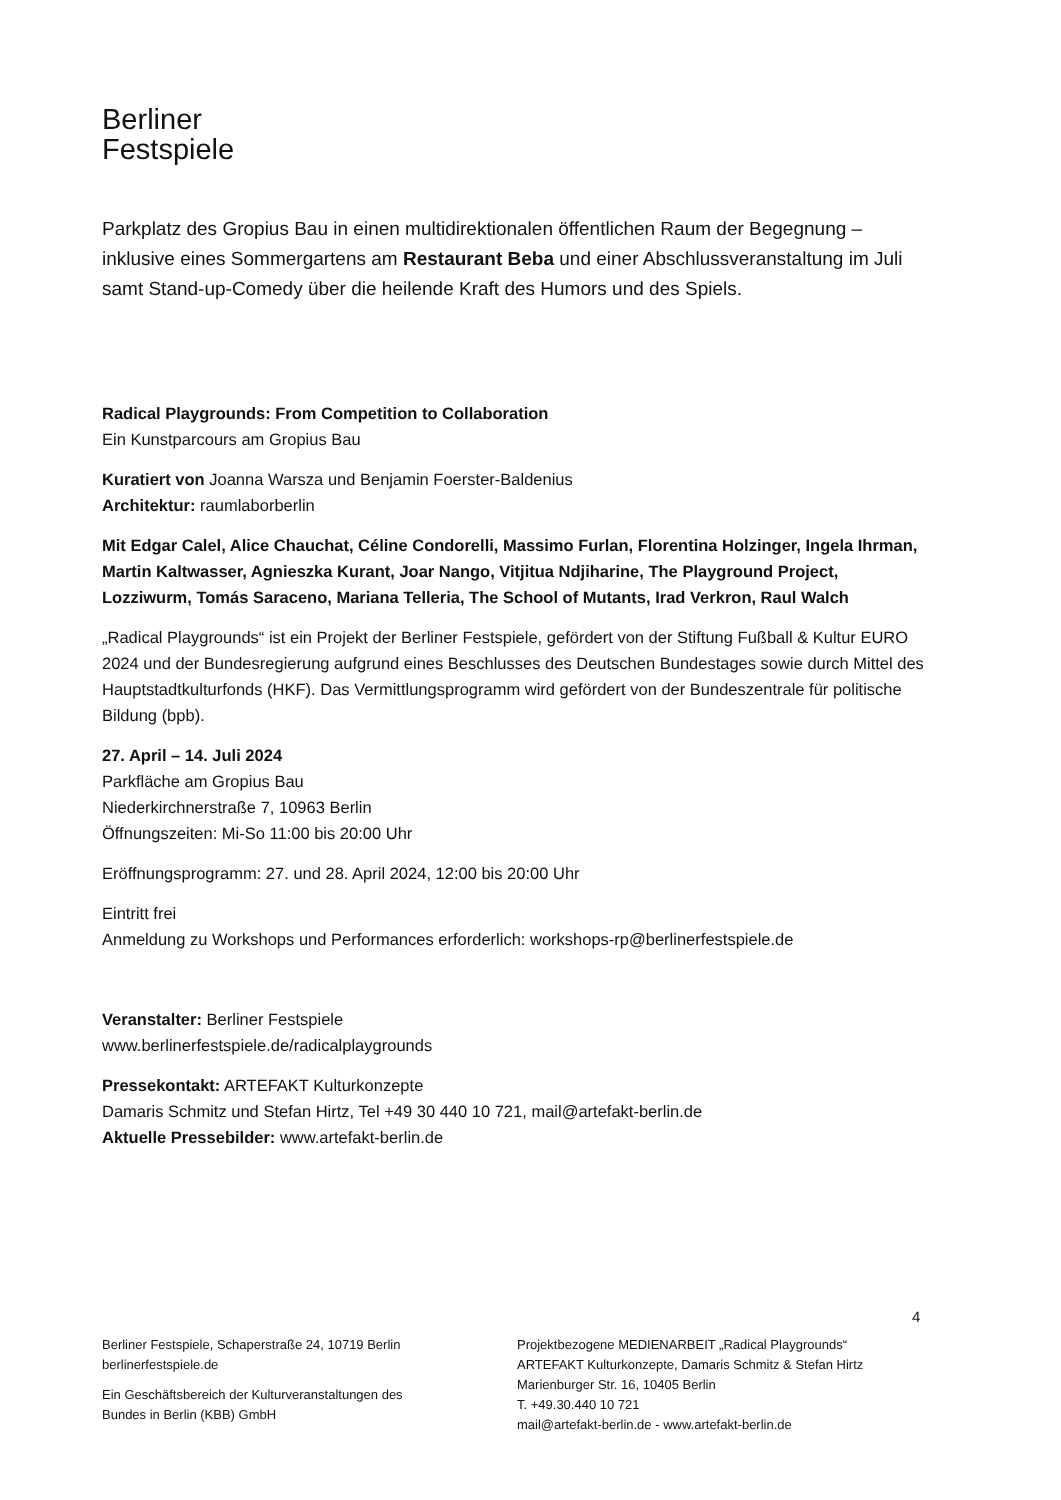Berliner
Festspiele
Parkplatz des Gropius Bau in einen multidirektionalen öffentlichen Raum der Begegnung – inklusive eines Sommergartens am Restaurant Beba und einer Abschlussveranstaltung im Juli samt Stand-up-Comedy über die heilende Kraft des Humors und des Spiels.
Radical Playgrounds: From Competition to Collaboration
Ein Kunstparcours am Gropius Bau
Kuratiert von Joanna Warsza und Benjamin Foerster-Baldenius
Architektur: raumlaborberlin
Mit Edgar Calel, Alice Chauchat, Céline Condorelli, Massimo Furlan, Florentina Holzinger, Ingela Ihrman, Martin Kaltwasser, Agnieszka Kurant, Joar Nango, Vitjitua Ndjiharine, The Playground Project, Lozziwurm, Tomás Saraceno, Mariana Telleria, The School of Mutants, Irad Verkron, Raul Walch
„Radical Playgrounds“ ist ein Projekt der Berliner Festspiele, gefördert von der Stiftung Fußball & Kultur EURO 2024 und der Bundesregierung aufgrund eines Beschlusses des Deutschen Bundestages sowie durch Mittel des Hauptstadtkulturfonds (HKF). Das Vermittlungsprogramm wird gefördert von der Bundeszentrale für politische Bildung (bpb).
27. April – 14. Juli 2024
Parkfläche am Gropius Bau
Niederkirchnerstraße 7, 10963 Berlin
Öffnungszeiten: Mi-So 11:00 bis 20:00 Uhr
Eröffnungsprogramm: 27. und 28. April 2024, 12:00 bis 20:00 Uhr
Eintritt frei
Anmeldung zu Workshops und Performances erforderlich: workshops-rp@berlinerfestspiele.de
Veranstalter: Berliner Festspiele
www.berlinerfestspiele.de/radicalplaygrounds
Pressekontakt: ARTEFAKT Kulturkonzepte
Damaris Schmitz und Stefan Hirtz, Tel +49 30 440 10 721, mail@artefakt-berlin.de
Aktuelle Pressebilder: www.artefakt-berlin.de
4
Berliner Festspiele, Schaperstraße 24, 10719 Berlin
berlinerfestspiele.de
Ein Geschäftsbereich der Kulturveranstaltungen des
Bundes in Berlin (KBB) GmbH
Projektbezogene MEDIENARBEIT „Radical Playgrounds“
ARTEFAKT Kulturkonzepte, Damaris Schmitz & Stefan Hirtz
Marienburger Str. 16, 10405 Berlin
T. +49.30.440 10 721
mail@artefakt-berlin.de - www.artefakt-berlin.de